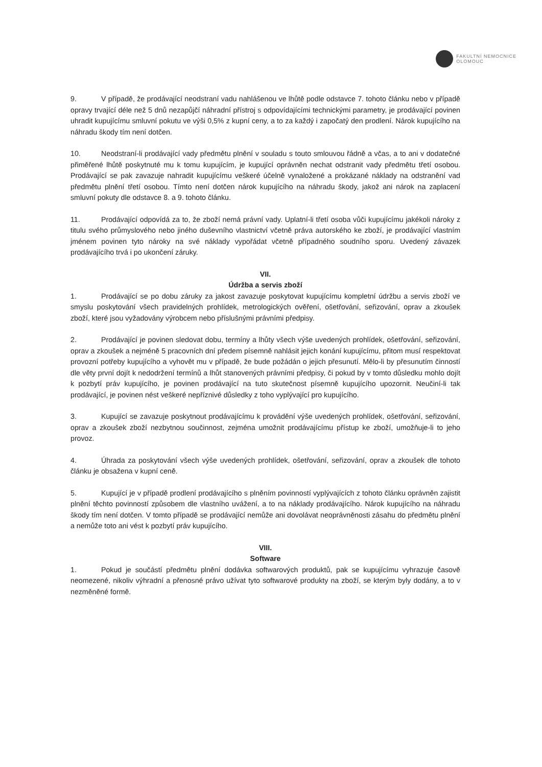FAKULTNÍ NEMOCNICE
OLOMOUC
9. V případě, že prodávající neodstraní vadu nahlášenou ve lhůtě podle odstavce 7. tohoto článku nebo v případě opravy trvající déle než 5 dnů nezapůjčí náhradní přístroj s odpovídajícími technickými parametry, je prodávající povinen uhradit kupujícímu smluvní pokutu ve výši 0,5% z kupní ceny, a to za každý i započatý den prodlení. Nárok kupujícího na náhradu škody tím není dotčen.
10. Neodstraní-li prodávající vady předmětu plnění v souladu s touto smlouvou řádně a včas, a to ani v dodatečné přiměřené lhůtě poskytnuté mu k tomu kupujícím, je kupující oprávněn nechat odstranit vady předmětu třetí osobou. Prodávající se pak zavazuje nahradit kupujícímu veškeré účelně vynaložené a prokázané náklady na odstranění vad předmětu plnění třetí osobou. Tímto není dotčen nárok kupujícího na náhradu škody, jakož ani nárok na zaplacení smluvní pokuty dle odstavce 8. a 9. tohoto článku.
11. Prodávající odpovídá za to, že zboží nemá právní vady. Uplatní-li třetí osoba vůči kupujícímu jakékoli nároky z titulu svého průmyslového nebo jiného duševního vlastnictví včetně práva autorského ke zboží, je prodávající vlastním jménem povinen tyto nároky na své náklady vypořádat včetně případného soudního sporu. Uvedený závazek prodávajícího trvá i po ukončení záruky.
VII.
Údržba a servis zboží
1. Prodávající se po dobu záruky za jakost zavazuje poskytovat kupujícímu kompletní údržbu a servis zboží ve smyslu poskytování všech pravidelných prohlídek, metrologických ověření, ošetřování, seřizování, oprav a zkoušek zboží, které jsou vyžadovány výrobcem nebo příslušnými právními předpisy.
2. Prodávající je povinen sledovat dobu, termíny a lhůty všech výše uvedených prohlídek, ošetřování, seřizování, oprav a zkoušek a nejméně 5 pracovních dní předem písemně nahlásit jejich konání kupujícímu, přitom musí respektovat provozní potřeby kupujícího a vyhovět mu v případě, že bude požádán o jejich přesunutí. Mělo-li by přesunutím činností dle věty první dojít k nedodržení termínů a lhůt stanovených právními předpisy, či pokud by v tomto důsledku mohlo dojít k pozbytí práv kupujícího, je povinen prodávající na tuto skutečnost písemně kupujícího upozornit. Neučiní-li tak prodávající, je povinen nést veškeré nepříznivé důsledky z toho vyplývající pro kupujícího.
3. Kupující se zavazuje poskytnout prodávajícímu k provádění výše uvedených prohlídek, ošetřování, seřizování, oprav a zkoušek zboží nezbytnou součinnost, zejména umožnit prodávajícímu přístup ke zboží, umožňuje-li to jeho provoz.
4. Úhrada za poskytování všech výše uvedených prohlídek, ošetřování, seřizování, oprav a zkoušek dle tohoto článku je obsažena v kupní ceně.
5. Kupující je v případě prodlení prodávajícího s plněním povinností vyplývajících z tohoto článku oprávněn zajistit plnění těchto povinností způsobem dle vlastního uvážení, a to na náklady prodávajícího. Nárok kupujícího na náhradu škody tím není dotčen. V tomto případě se prodávající nemůže ani dovolávat neoprávněnosti zásahu do předmětu plnění a nemůže toto ani vést k pozbytí práv kupujícího.
VIII.
Software
1. Pokud je součástí předmětu plnění dodávka softwarových produktů, pak se kupujícímu vyhrazuje časově neomezené, nikoliv výhradní a přenosné právo užívat tyto softwarové produkty na zboží, se kterým byly dodány, a to v nezměněné formě.